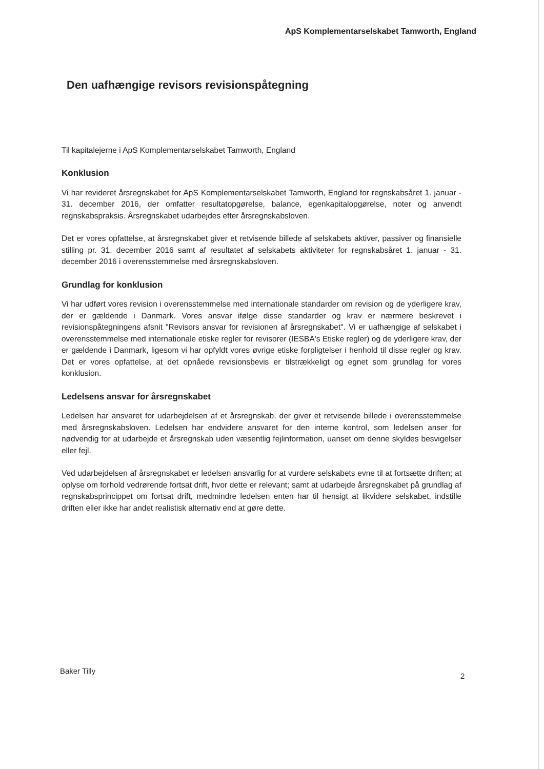ApS Komplementarselskabet Tamworth, England
Den uafhængige revisors revisionspåtegning
Til kapitalejerne i ApS Komplementarselskabet Tamworth, England
Konklusion
Vi har revideret årsregnskabet for ApS Komplementarselskabet Tamworth, England for regnskabsåret 1. januar - 31. december 2016, der omfatter resultatopgørelse, balance, egenkapitalopgørelse, noter og anvendt regnskabspraksis. Årsregnskabet udarbejdes efter årsregnskabsloven.
Det er vores opfattelse, at årsregnskabet giver et retvisende billede af selskabets aktiver, passiver og finansielle stilling pr. 31. december 2016 samt af resultatet af selskabets aktiviteter for regnskabsåret 1. januar - 31. december 2016 i overensstemmelse med årsregnskabsloven.
Grundlag for konklusion
Vi har udført vores revision i overensstemmelse med internationale standarder om revision og de yderligere krav, der er gældende i Danmark. Vores ansvar ifølge disse standarder og krav er nærmere beskrevet i revisionspåtegningens afsnit "Revisors ansvar for revisionen af årsregnskabet". Vi er uafhængige af selskabet i overensstemmelse med internationale etiske regler for revisorer (IESBA's Etiske regler) og de yderligere krav, der er gældende i Danmark, ligesom vi har opfyldt vores øvrige etiske forpligtelser i henhold til disse regler og krav. Det er vores opfattelse, at det opnåede revisionsbevis er tilstrækkeligt og egnet som grundlag for vores konklusion.
Ledelsens ansvar for årsregnskabet
Ledelsen har ansvaret for udarbejdelsen af et årsregnskab, der giver et retvisende billede i overensstemmelse med årsregnskabsloven. Ledelsen har endvidere ansvaret for den interne kontrol, som ledelsen anser for nødvendig for at udarbejde et årsregnskab uden væsentlig fejlinformation, uanset om denne skyldes besvigelser eller fejl.
Ved udarbejdelsen af årsregnskabet er ledelsen ansvarlig for at vurdere selskabets evne til at fortsætte driften; at oplyse om forhold vedrørende fortsat drift, hvor dette er relevant; samt at udarbejde årsregnskabet på grundlag af regnskabsprincippet om fortsat drift, medmindre ledelsen enten har til hensigt at likvidere selskabet, indstille driften eller ikke har andet realistisk alternativ end at gøre dette.
Baker Tilly
2